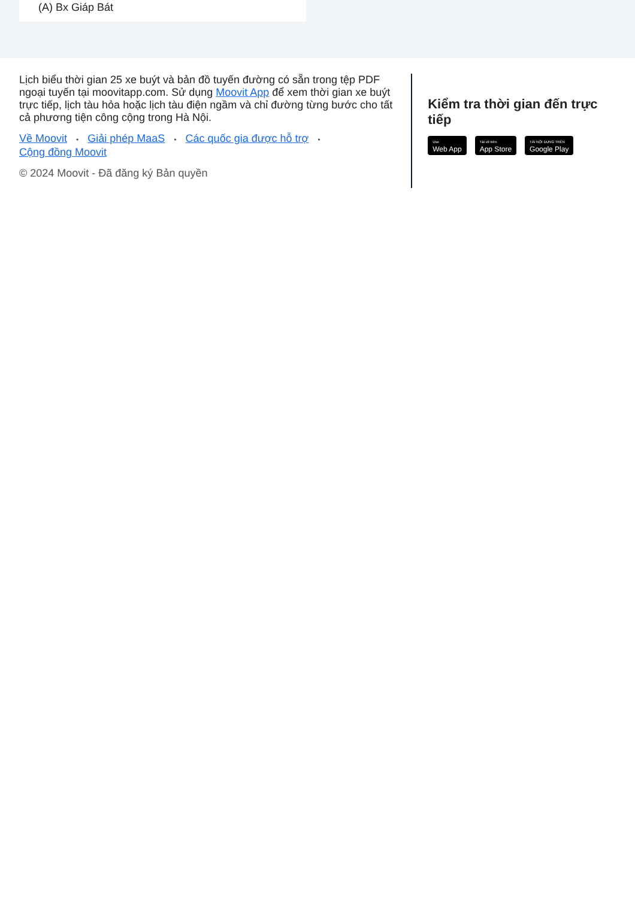(A) Bx Giáp Bát
Lịch biểu thời gian 25 xe buýt và bản đồ tuyến đường có sẵn trong tệp PDF ngoại tuyến tại moovitapp.com. Sử dụng Moovit App để xem thời gian xe buýt trực tiếp, lịch tàu hỏa hoặc lịch tàu điện ngầm và chỉ đường từng bước cho tất cả phương tiện công cộng trong Hà Nội.
Về Moovit • Giải phép MaaS • Các quốc gia được hỗ trợ •
Cộng đồng Moovit
© 2024 Moovit - Đã đăng ký Bản quyền
Kiểm tra thời gian đến trực tiếp
Use
Web App
Tải về trên
App Store
TẢI NỘI DUNG TRÊN
Google Play